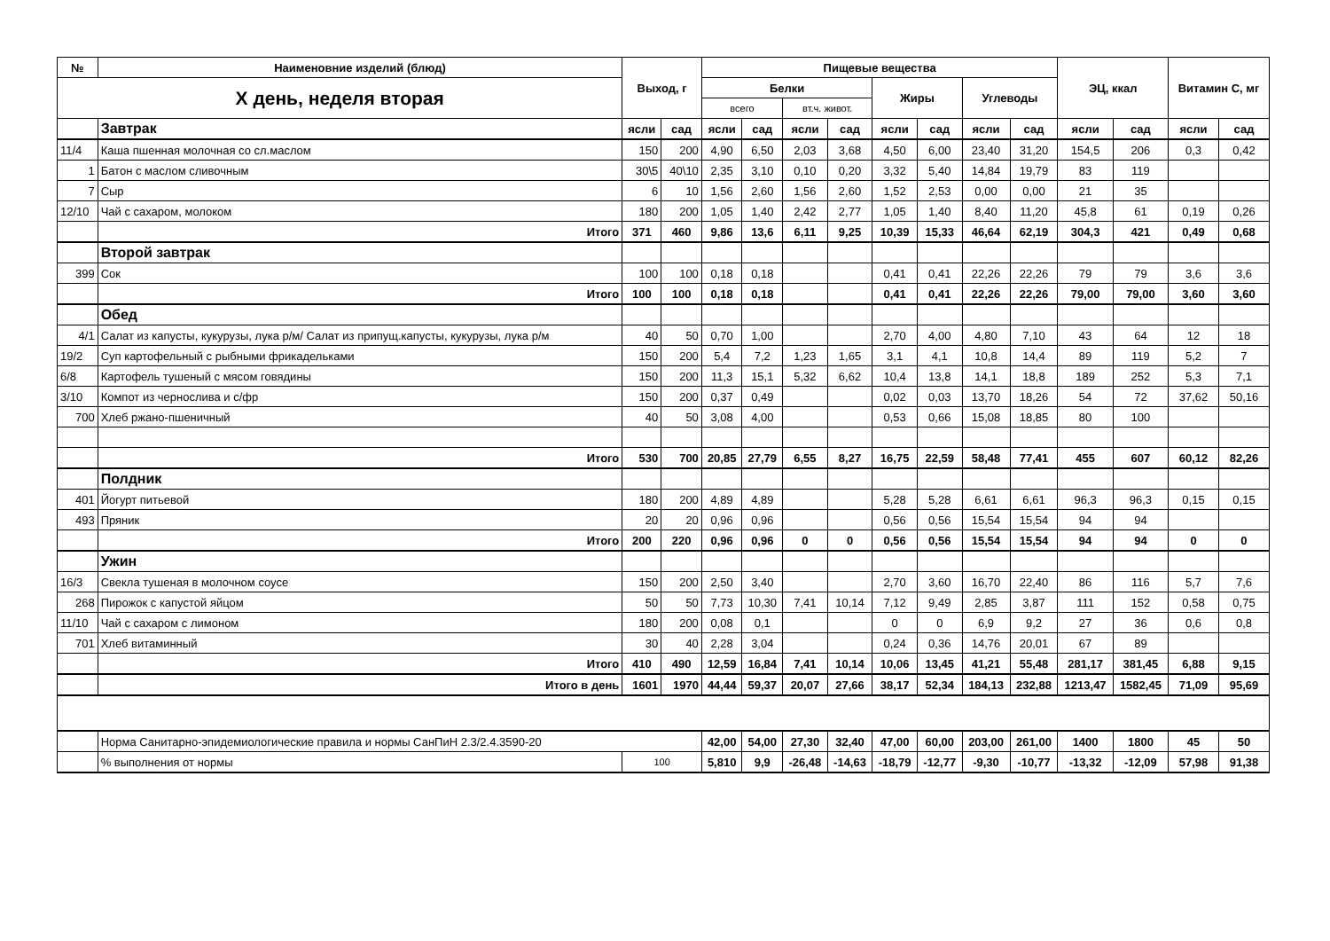| № | Наименовние изделий (блюд) | Выход, г | | Пищевые вещества | | | | | | | | ЭЦ, ккал | | Витамин С, мг | |
| --- | --- | --- | --- | --- | --- | --- | --- | --- | --- | --- | --- | --- | --- | --- | --- |
| X день, неделя вторая | | | | Белки | | | | Жиры | | Углеводы | | | | | |
| | | | | всего | | вт.ч. живот. | | | | | | | | | |
| | Завтрак | ясли | сад | ясли | сад | ясли | сад | ясли | сад | ясли | сад | ясли | сад | ясли | сад |
| 11/4 | Каша пшенная молочная со сл.маслом | 150 | 200 | 4,90 | 6,50 | 2,03 | 3,68 | 4,50 | 6,00 | 23,40 | 31,20 | 154,5 | 206 | 0,3 | 0,42 |
| 1 | Батон с маслом сливочным | 30\5 | 40\10 | 2,35 | 3,10 | 0,10 | 0,20 | 3,32 | 5,40 | 14,84 | 19,79 | 83 | 119 | | |
| 7 | Сыр | 6 | 10 | 1,56 | 2,60 | 1,56 | 2,60 | 1,52 | 2,53 | 0,00 | 0,00 | 21 | 35 | | |
| 12/10 | Чай с сахаром, молоком | 180 | 200 | 1,05 | 1,40 | 2,42 | 2,77 | 1,05 | 1,40 | 8,40 | 11,20 | 45,8 | 61 | 0,19 | 0,26 |
| | Итого | 371 | 460 | 9,86 | 13,6 | 6,11 | 9,25 | 10,39 | 15,33 | 46,64 | 62,19 | 304,3 | 421 | 0,49 | 0,68 |
| | Второй завтрак | | | | | | | | | | | | | | |
| 399 | Сок | 100 | 100 | 0,18 | 0,18 | | | 0,41 | 0,41 | 22,26 | 22,26 | 79 | 79 | 3,6 | 3,6 |
| | Итого | 100 | 100 | 0,18 | 0,18 | | | 0,41 | 0,41 | 22,26 | 22,26 | 79,00 | 79,00 | 3,60 | 3,60 |
| | Обед | | | | | | | | | | | | | | |
| 4/1 | Салат из капусты, кукурузы, лука р/м/ Салат из припущ.капусты, кукурузы, лука р/м | 40 | 50 | 0,70 | 1,00 | | | 2,70 | 4,00 | 4,80 | 7,10 | 43 | 64 | 12 | 18 |
| 19/2 | Суп картофельный с рыбными фрикадельками | 150 | 200 | 5,4 | 7,2 | 1,23 | 1,65 | 3,1 | 4,1 | 10,8 | 14,4 | 89 | 119 | 5,2 | 7 |
| 6/8 | Картофель тушеный с мясом говядины | 150 | 200 | 11,3 | 15,1 | 5,32 | 6,62 | 10,4 | 13,8 | 14,1 | 18,8 | 189 | 252 | 5,3 | 7,1 |
| 3/10 | Компот из чернослива и с/фр | 150 | 200 | 0,37 | 0,49 | | | 0,02 | 0,03 | 13,70 | 18,26 | 54 | 72 | 37,62 | 50,16 |
| 700 | Хлеб ржано-пшеничный | 40 | 50 | 3,08 | 4,00 | | | 0,53 | 0,66 | 15,08 | 18,85 | 80 | 100 | | |
| | Итого | 530 | 700 | 20,85 | 27,79 | 6,55 | 8,27 | 16,75 | 22,59 | 58,48 | 77,41 | 455 | 607 | 60,12 | 82,26 |
| | Полдник | | | | | | | | | | | | | | |
| 401 | Йогурт питьевой | 180 | 200 | 4,89 | 4,89 | | | 5,28 | 5,28 | 6,61 | 6,61 | 96,3 | 96,3 | 0,15 | 0,15 |
| 493 | Пряник | 20 | 20 | 0,96 | 0,96 | | | 0,56 | 0,56 | 15,54 | 15,54 | 94 | 94 | | |
| | Итого | 200 | 220 | 0,96 | 0,96 | 0 | 0 | 0,56 | 0,56 | 15,54 | 15,54 | 94 | 94 | 0 | 0 |
| | Ужин | | | | | | | | | | | | | | |
| 16/3 | Свекла тушеная в молочном соусе | 150 | 200 | 2,50 | 3,40 | | | 2,70 | 3,60 | 16,70 | 22,40 | 86 | 116 | 5,7 | 7,6 |
| 268 | Пирожок с капустой яйцом | 50 | 50 | 7,73 | 10,30 | 7,41 | 10,14 | 7,12 | 9,49 | 2,85 | 3,87 | 111 | 152 | 0,58 | 0,75 |
| 11/10 | Чай с сахаром с лимоном | 180 | 200 | 0,08 | 0,1 | | | 0 | 0 | 6,9 | 9,2 | 27 | 36 | 0,6 | 0,8 |
| 701 | Хлеб витаминный | 30 | 40 | 2,28 | 3,04 | | | 0,24 | 0,36 | 14,76 | 20,01 | 67 | 89 | | |
| | Итого | 410 | 490 | 12,59 | 16,84 | 7,41 | 10,14 | 10,06 | 13,45 | 41,21 | 55,48 | 281,17 | 381,45 | 6,88 | 9,15 |
| | Итого в день | 1601 | 1970 | 44,44 | 59,37 | 20,07 | 27,66 | 38,17 | 52,34 | 184,13 | 232,88 | 1213,47 | 1582,45 | 71,09 | 95,69 |
| | Норма Санитарно-эпидемиологические правила и нормы СанПиН 2.3/2.4.3590-20 | | | 42,00 | 54,00 | 27,30 | 32,40 | 47,00 | 60,00 | 203,00 | 261,00 | 1400 | 1800 | 45 | 50 |
| | % выполнения от нормы | 100 | | 5,810 | 9,9 | -26,48 | -14,63 | -18,79 | -12,77 | -9,30 | -10,77 | -13,32 | -12,09 | 57,98 | 91,38 |